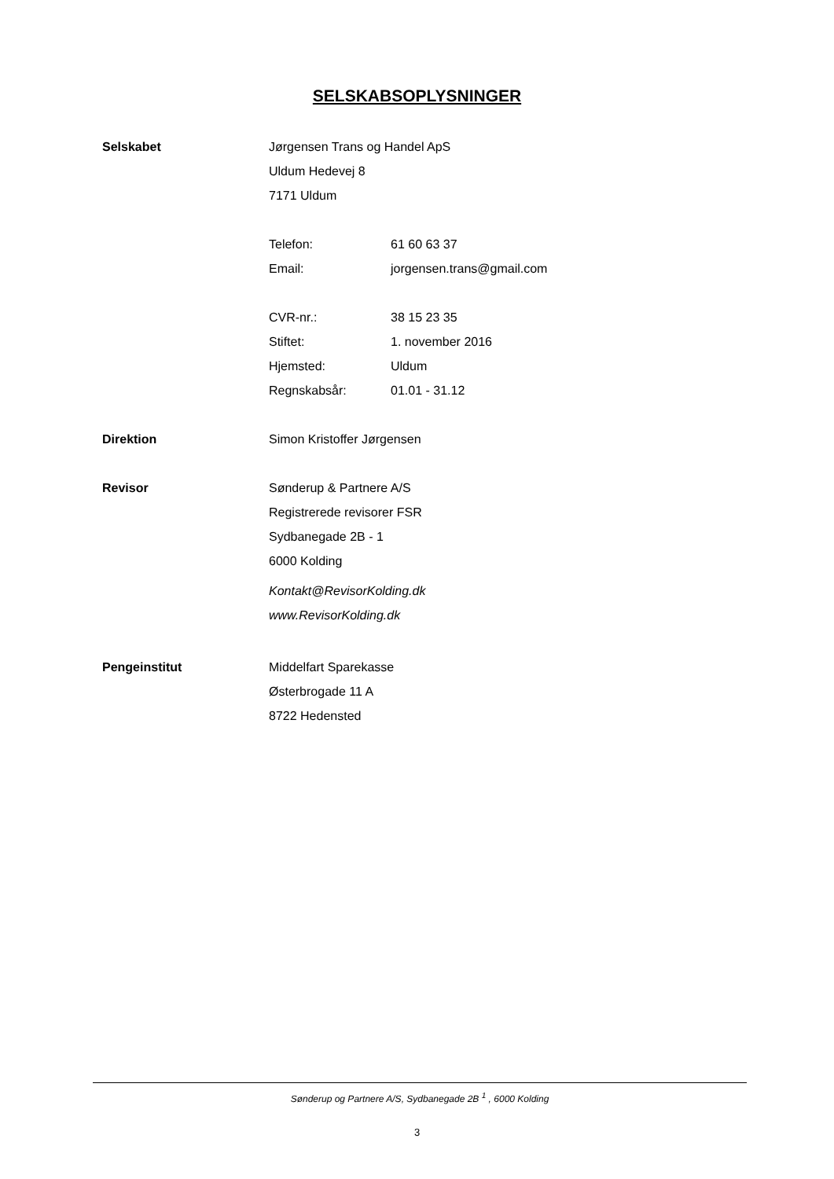SELSKABSOPLYSNINGER
Selskabet
Jørgensen Trans og Handel ApS
Uldum Hedevej 8
7171 Uldum
Telefon: 61 60 63 37
Email: jorgensen.trans@gmail.com
CVR-nr.: 38 15 23 35
Stiftet: 1. november 2016
Hjemsted: Uldum
Regnskabsår: 01.01 - 31.12
Direktion
Simon Kristoffer Jørgensen
Revisor
Sønderup & Partnere A/S
Registrerede revisorer FSR
Sydbanegade 2B - 1
6000 Kolding
Kontakt@RevisorKolding.dk
www.RevisorKolding.dk
Pengeinstitut
Middelfart Sparekasse
Østerbrogade 11 A
8722 Hedensted
Sønderup og Partnere A/S, Sydbanegade 2B <sup>1</sup> , 6000 Kolding
3